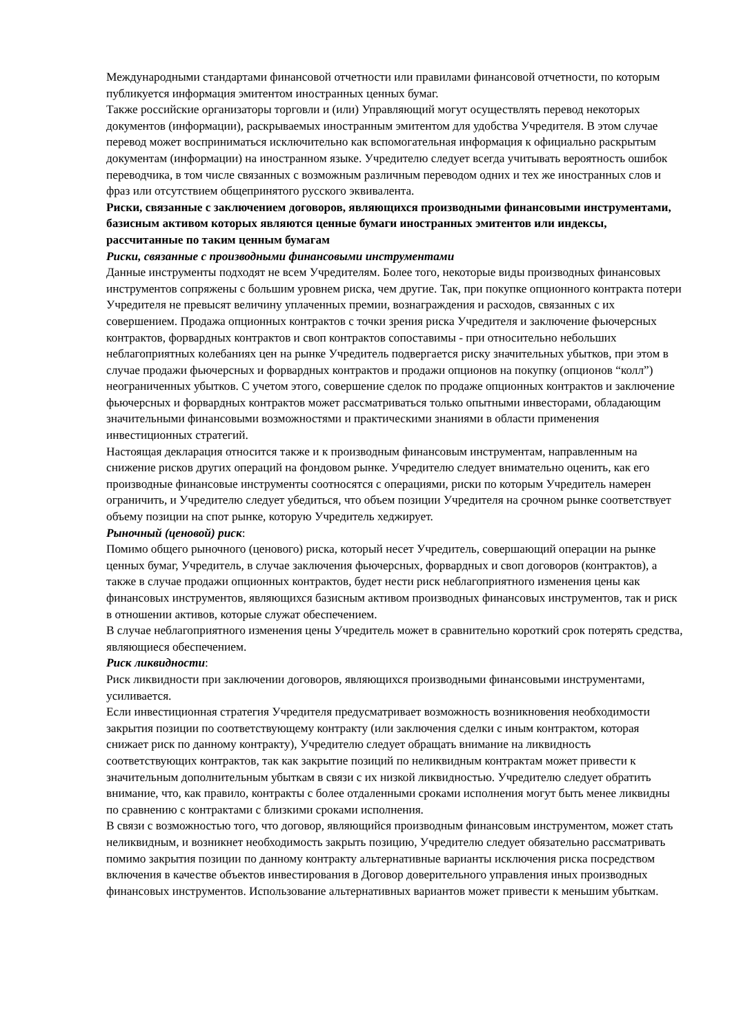Международными стандартами финансовой отчетности или правилами финансовой отчетности, по которым публикуется информация эмитентом иностранных ценных бумаг.
Также российские организаторы торговли и (или) Управляющий могут осуществлять перевод некоторых документов (информации), раскрываемых иностранным эмитентом для удобства Учредителя. В этом случае перевод может восприниматься исключительно как вспомогательная информация к официально раскрытым документам (информации) на иностранном языке. Учредителю следует всегда учитывать вероятность ошибок переводчика, в том числе связанных с возможным различным переводом одних и тех же иностранных слов и фраз или отсутствием общепринятого русского эквивалента.
Риски, связанные с заключением договоров, являющихся производными финансовыми инструментами, базисным активом которых являются ценные бумаги иностранных эмитентов или индексы, рассчитанные по таким ценным бумагам
Риски, связанные с производными финансовыми инструментами
Данные инструменты подходят не всем Учредителям. Более того, некоторые виды производных финансовых инструментов сопряжены с большим уровнем риска, чем другие. Так, при покупке опционного контракта потери Учредителя не превысят величину уплаченных премии, вознаграждения и расходов, связанных с их совершением. Продажа опционных контрактов с точки зрения риска Учредителя и заключение фьючерсных контрактов, форвардных контрактов и своп контрактов сопоставимы - при относительно небольших неблагоприятных колебаниях цен на рынке Учредитель подвергается риску значительных убытков, при этом в случае продажи фьючерсных и форвардных контрактов и продажи опционов на покупку (опционов “колл”) неограниченных убытков. С учетом этого, совершение сделок по продаже опционных контрактов и заключение фьючерсных и форвардных контрактов может рассматриваться только опытными инвесторами, обладающим значительными финансовыми возможностями и практическими знаниями в области применения инвестиционных стратегий.
Настоящая декларация относится также и к производным финансовым инструментам, направленным на снижение рисков других операций на фондовом рынке. Учредителю следует внимательно оценить, как его производные финансовые инструменты соотносятся с операциями, риски по которым Учредитель намерен ограничить, и Учредителю следует убедиться, что объем позиции Учредителя на срочном рынке соответствует объему позиции на спот рынке, которую Учредитель хеджирует.
Рыночный (ценовой) риск:
Помимо общего рыночного (ценового) риска, который несет Учредитель, совершающий операции на рынке ценных бумаг, Учредитель, в случае заключения фьючерсных, форвардных и своп договоров (контрактов), а также в случае продажи опционных контрактов, будет нести риск неблагоприятного изменения цены как финансовых инструментов, являющихся базисным активом производных финансовых инструментов, так и риск в отношении активов, которые служат обеспечением.
В случае неблагоприятного изменения цены Учредитель может в сравнительно короткий срок потерять средства, являющиеся обеспечением.
Риск ликвидности:
Риск ликвидности при заключении договоров, являющихся производными финансовыми инструментами, усиливается.
Если инвестиционная стратегия Учредителя предусматривает возможность возникновения необходимости закрытия позиции по соответствующему контракту (или заключения сделки с иным контрактом, которая снижает риск по данному контракту), Учредителю следует обращать внимание на ликвидность соответствующих контрактов, так как закрытие позиций по неликвидным контрактам может привести к значительным дополнительным убыткам в связи с их низкой ликвидностью. Учредителю следует обратить внимание, что, как правило, контракты с более отдаленными сроками исполнения могут быть менее ликвидны по сравнению с контрактами с близкими сроками исполнения.
В связи с возможностью того, что договор, являющийся производным финансовым инструментом, может стать неликвидным, и возникнет необходимость закрыть позицию, Учредителю следует обязательно рассматривать помимо закрытия позиции по данному контракту альтернативные варианты исключения риска посредством включения в качестве объектов инвестирования в Договор доверительного управления иных производных финансовых инструментов. Использование альтернативных вариантов может привести к меньшим убыткам.